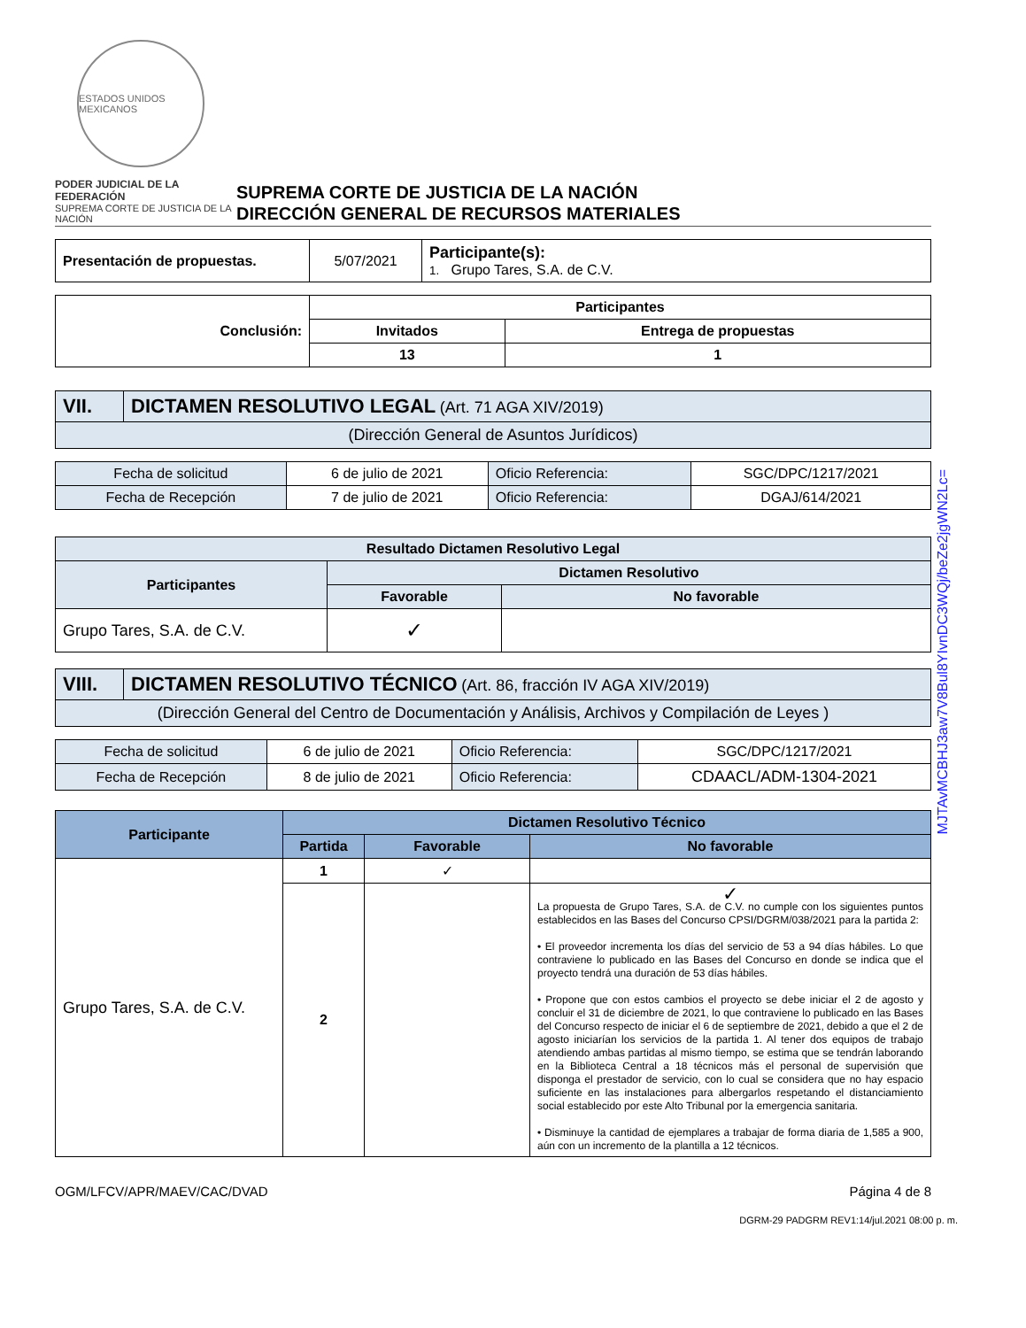ESTADOS UNIDOS MEXICANOS
PODER JUDICIAL DE LA FEDERACIÓN
SUPREMA CORTE DE JUSTICIA DE LA NACIÓN
SUPREMA CORTE DE JUSTICIA DE LA NACIÓN
DIRECCIÓN GENERAL DE RECURSOS MATERIALES
| Presentación de propuestas. | 5/07/2021 | Participante(s): 1. Grupo Tares, S.A. de C.V. |
| Conclusión: | Participantes | |
| | Invitados | Entrega de propuestas |
| | 13 | 1 |
| VII. | DICTAMEN RESOLUTIVO LEGAL (Art. 71 AGA XIV/2019) |
| (Dirección General de Asuntos Jurídicos) | |
| Fecha de solicitud | 6 de julio de 2021 | Oficio Referencia: | SGC/DPC/1217/2021 |
| Fecha de Recepción | 7 de julio de 2021 | Oficio Referencia: | DGAJ/614/2021 |
| Resultado Dictamen Resolutivo Legal | | |
| --- | --- | --- |
| Participantes | Dictamen Resolutivo | |
| | Favorable | No favorable |
| Grupo Tares, S.A. de C.V. | ✓ | |
| VIII. | DICTAMEN RESOLUTIVO TÉCNICO (Art. 86, fracción IV AGA XIV/2019) |
| (Dirección General del Centro de Documentación y Análisis, Archivos y Compilación de Leyes ) | |
| Fecha de solicitud | 6 de julio de 2021 | Oficio Referencia: | SGC/DPC/1217/2021 |
| Fecha de Recepción | 8 de julio de 2021 | Oficio Referencia: | CDAACL/ADM-1304-2021 |
| Participante | Dictamen Resolutivo Técnico | | |
| --- | --- | --- | --- |
| | Partida | Favorable | No favorable |
| Grupo Tares, S.A. de C.V. | 1 | ✓ | |
| | 2 | | ✓ La propuesta de Grupo Tares, S.A. de C.V. no cumple con los siguientes puntos establecidos en las Bases del Concurso CPSI/DGRM/038/2021 para la partida 2: • El proveedor incrementa los días del servicio de 53 a 94 días hábiles. Lo que contraviene lo publicado en las Bases del Concurso en donde se indica que el proyecto tendrá una duración de 53 días hábiles. • Propone que con estos cambios el proyecto se debe iniciar el 2 de agosto y concluir el 31 de diciembre de 2021, lo que contraviene lo publicado en las Bases del Concurso respecto de iniciar el 6 de septiembre de 2021, debido a que el 2 de agosto iniciarían los servicios de la partida 1. Al tener dos equipos de trabajo atendiendo ambas partidas al mismo tiempo, se estima que se tendrán laborando en la Biblioteca Central a 18 técnicos más el personal de supervisión que disponga el prestador de servicio, con lo cual se considera que no hay espacio suficiente en las instalaciones para albergarlos respetando el distanciamiento social establecido por este Alto Tribunal por la emergencia sanitaria. • Disminuye la cantidad de ejemplares a trabajar de forma diaria de 1,585 a 900, aún con un incremento de la plantilla a 12 técnicos. |
OGM/LFCV/APR/MAEV/CAC/DVAD Página 4 de 8
DGRM-29 PADGRM REV1:14/jul.2021 08:00 p. m.
MJTAvMCBHJ3aw7V8Bul8YIvnDC3WQj/beZe2jgWN2Lc=